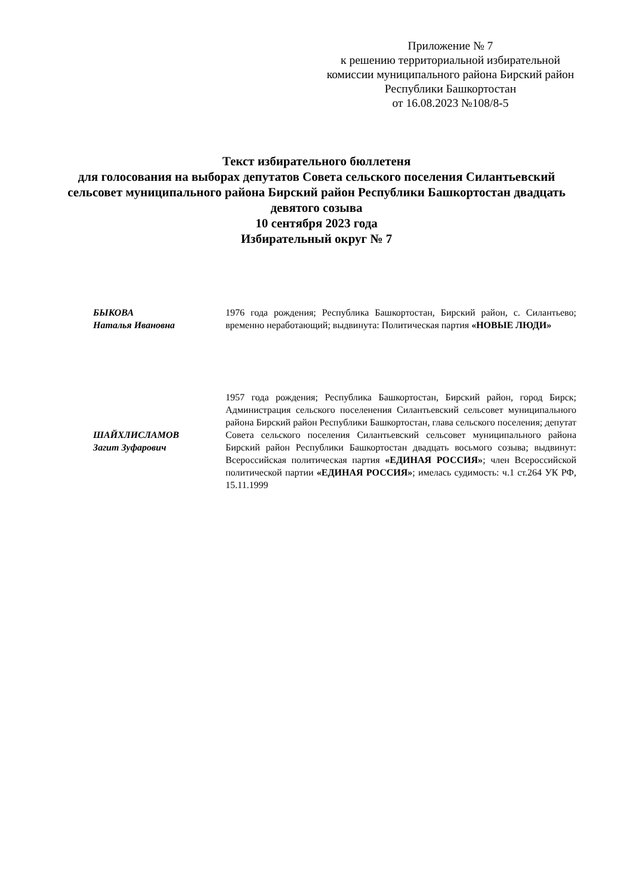Приложение № 7
к решению территориальной избирательной комиссии муниципального района Бирский район Республики Башкортостан
от 16.08.2023 №108/8-5
Текст избирательного бюллетеня
для голосования на выборах депутатов Совета сельского поселения Силантьевский сельсовет муниципального района Бирский район Республики Башкортостан двадцать девятого созыва
10 сентября 2023 года
Избирательный округ № 7
БЫКОВА
Наталья Ивановна
1976 года рождения; Республика Башкортостан, Бирский район, с. Силантьево; временно неработающий; выдвинута: Политическая партия «НОВЫЕ ЛЮДИ»
ШАЙХЛИСЛАМОВ
Загит Зуфарович
1957 года рождения; Республика Башкортостан, Бирский район, город Бирск; Администрация сельского поселенения Силантьевский сельсовет муниципального района Бирский район Республики Башкортостан, глава сельского поселения; депутат Совета сельского поселения Силантьевский сельсовет муниципального района Бирский район Республики Башкортостан двадцать восьмого созыва; выдвинут: Всероссийская политическая партия «ЕДИНАЯ РОССИЯ»; член Всероссийской политической партии «ЕДИНАЯ РОССИЯ»; имелась судимость: ч.1 ст.264 УК РФ, 15.11.1999